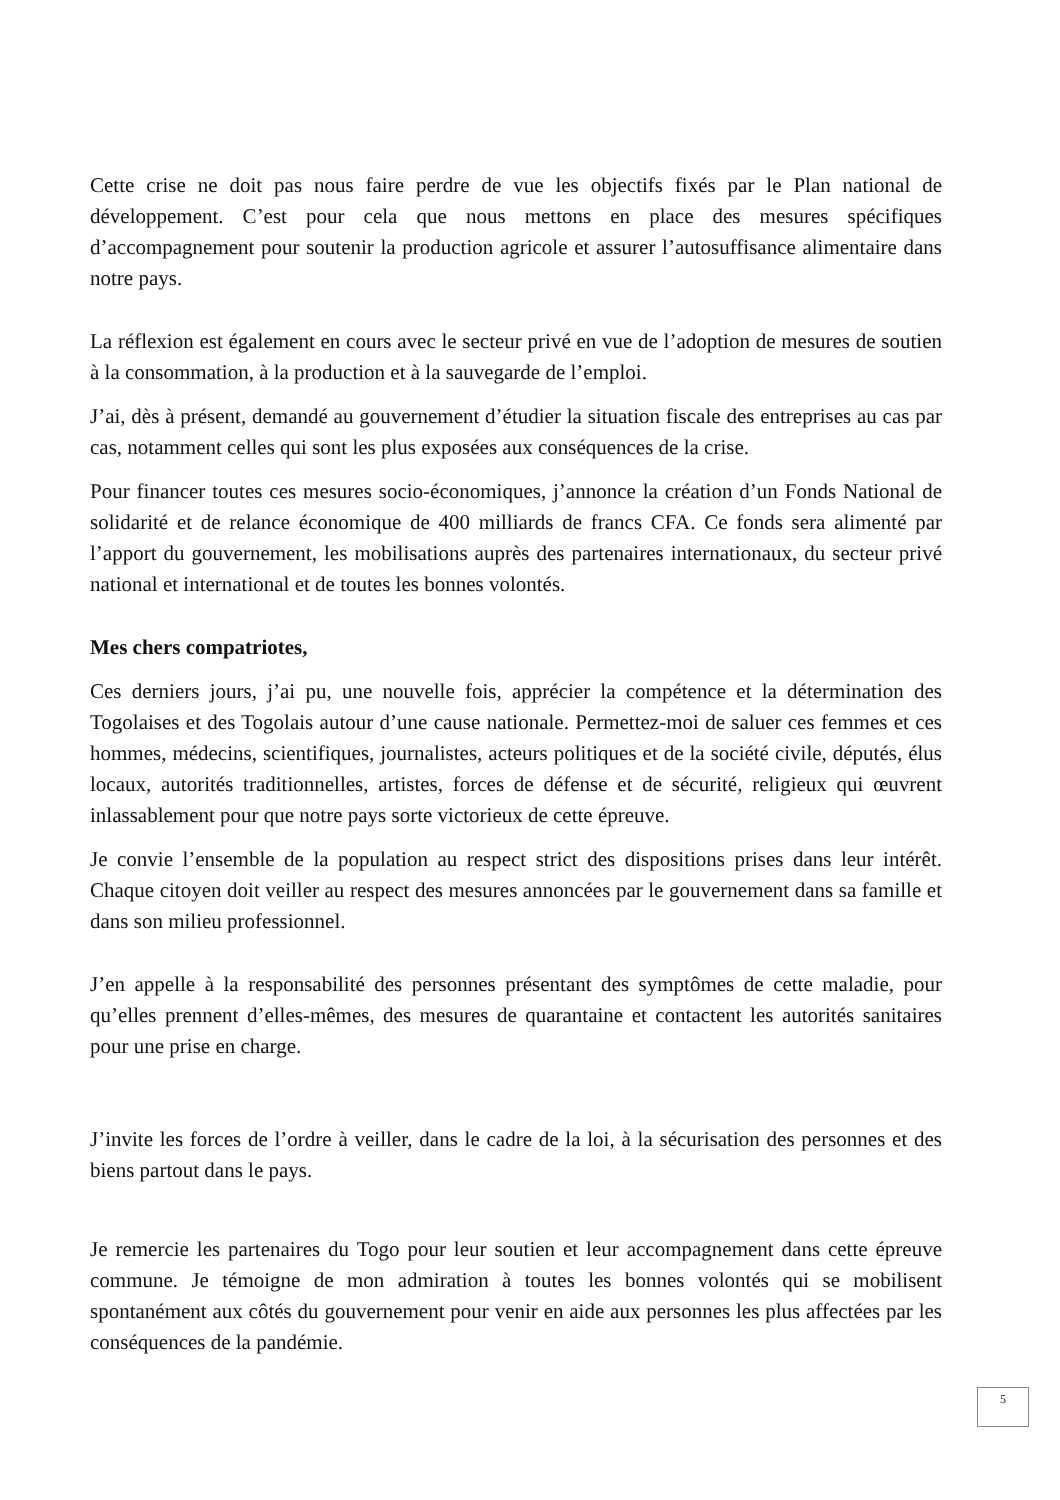Cette crise ne doit pas nous faire perdre de vue les objectifs fixés par le Plan national de développement. C’est pour cela que nous mettons en place des mesures spécifiques d’accompagnement pour soutenir la production agricole et assurer l’autosuffisance alimentaire dans notre pays.
La réflexion est également en cours avec le secteur privé en vue de l’adoption de mesures de soutien à la consommation, à la production et à la sauvegarde de l’emploi.
J’ai, dès à présent, demandé au gouvernement d’étudier la situation fiscale des entreprises au cas par cas, notamment celles qui sont les plus exposées aux conséquences de la crise.
Pour financer toutes ces mesures socio-économiques, j’annonce la création d’un Fonds National de solidarité et de relance économique de 400 milliards de francs CFA. Ce fonds sera alimenté par l’apport du gouvernement, les mobilisations auprès des partenaires internationaux, du secteur privé national et international et de toutes les bonnes volontés.
Mes chers compatriotes,
Ces derniers jours, j’ai pu, une nouvelle fois, apprécier la compétence et la détermination des Togolaises et des Togolais autour d’une cause nationale. Permettez-moi de saluer ces femmes et ces hommes, médecins, scientifiques, journalistes, acteurs politiques et de la société civile, députés, élus locaux, autorités traditionnelles, artistes, forces de défense et de sécurité, religieux qui œuvrent inlassablement pour que notre pays sorte victorieux de cette épreuve.
Je convie l’ensemble de la population au respect strict des dispositions prises dans leur intérêt. Chaque citoyen doit veiller au respect des mesures annoncées par le gouvernement dans sa famille et dans son milieu professionnel.
J’en appelle à la responsabilité des personnes présentant des symptômes de cette maladie, pour qu’elles prennent d’elles-mêmes, des mesures de quarantaine et contactent les autorités sanitaires pour une prise en charge.
J’invite les forces de l’ordre à veiller, dans le cadre de la loi, à la sécurisation des personnes et des biens partout dans le pays.
Je remercie les partenaires du Togo pour leur soutien et leur accompagnement dans cette épreuve commune. Je témoigne de mon admiration à toutes les bonnes volontés qui se mobilisent spontanément aux côtés du gouvernement pour venir en aide aux personnes les plus affectées par les conséquences de la pandémie.
5